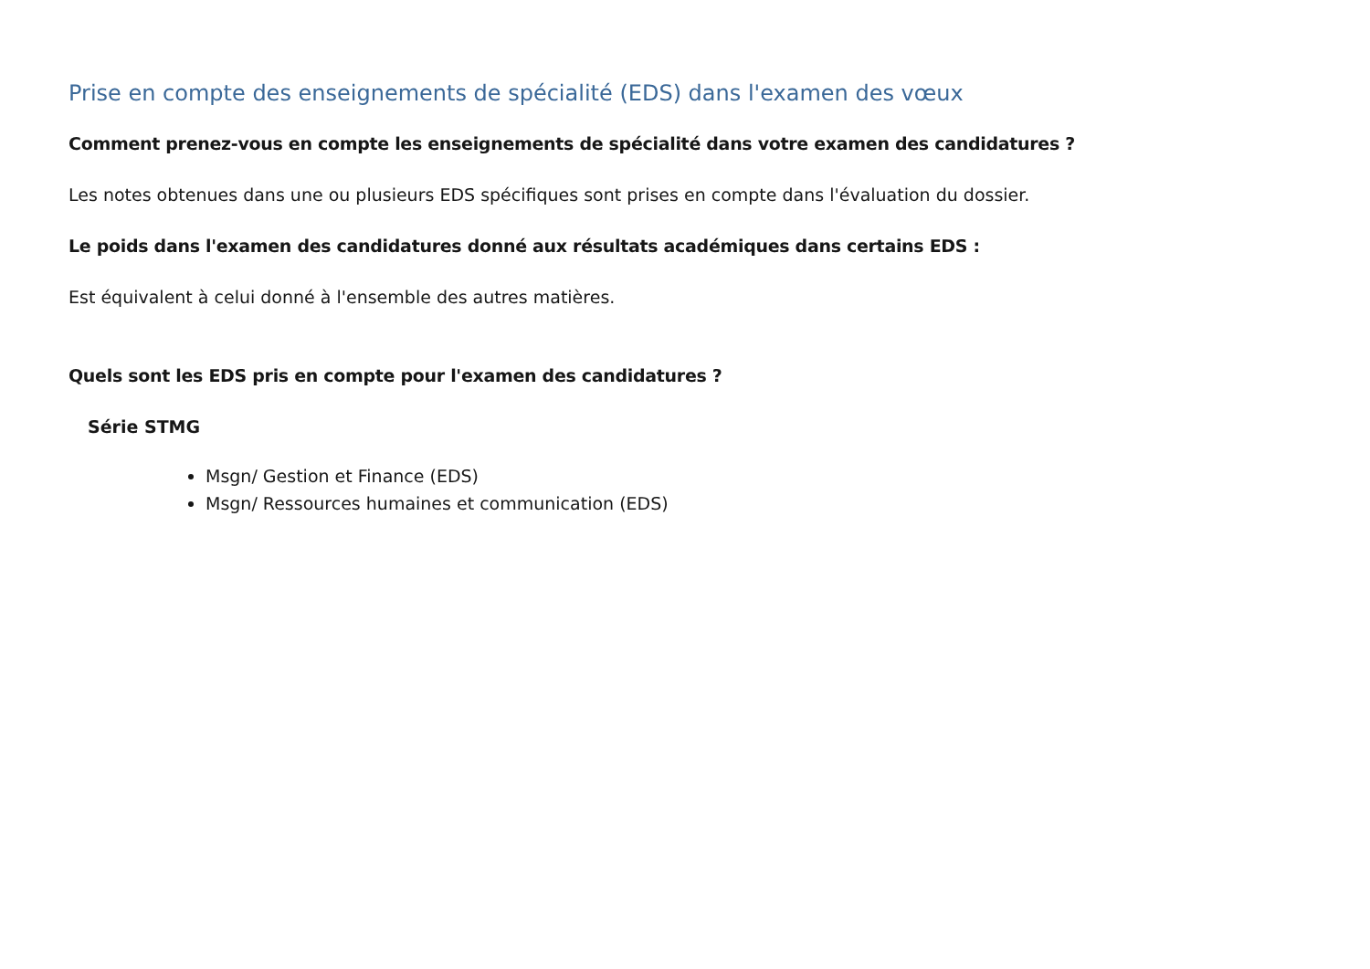Prise en compte des enseignements de spécialité (EDS) dans l'examen des vœux
Comment prenez-vous en compte les enseignements de spécialité dans votre examen des candidatures ?
Les notes obtenues dans une ou plusieurs EDS spécifiques sont prises en compte dans l'évaluation du dossier.
Le poids dans l'examen des candidatures donné aux résultats académiques dans certains EDS :
Est équivalent à celui donné à l'ensemble des autres matières.
Quels sont les EDS pris en compte pour l'examen des candidatures ?
Série STMG
Msgn/ Gestion et Finance (EDS)
Msgn/ Ressources humaines et communication (EDS)